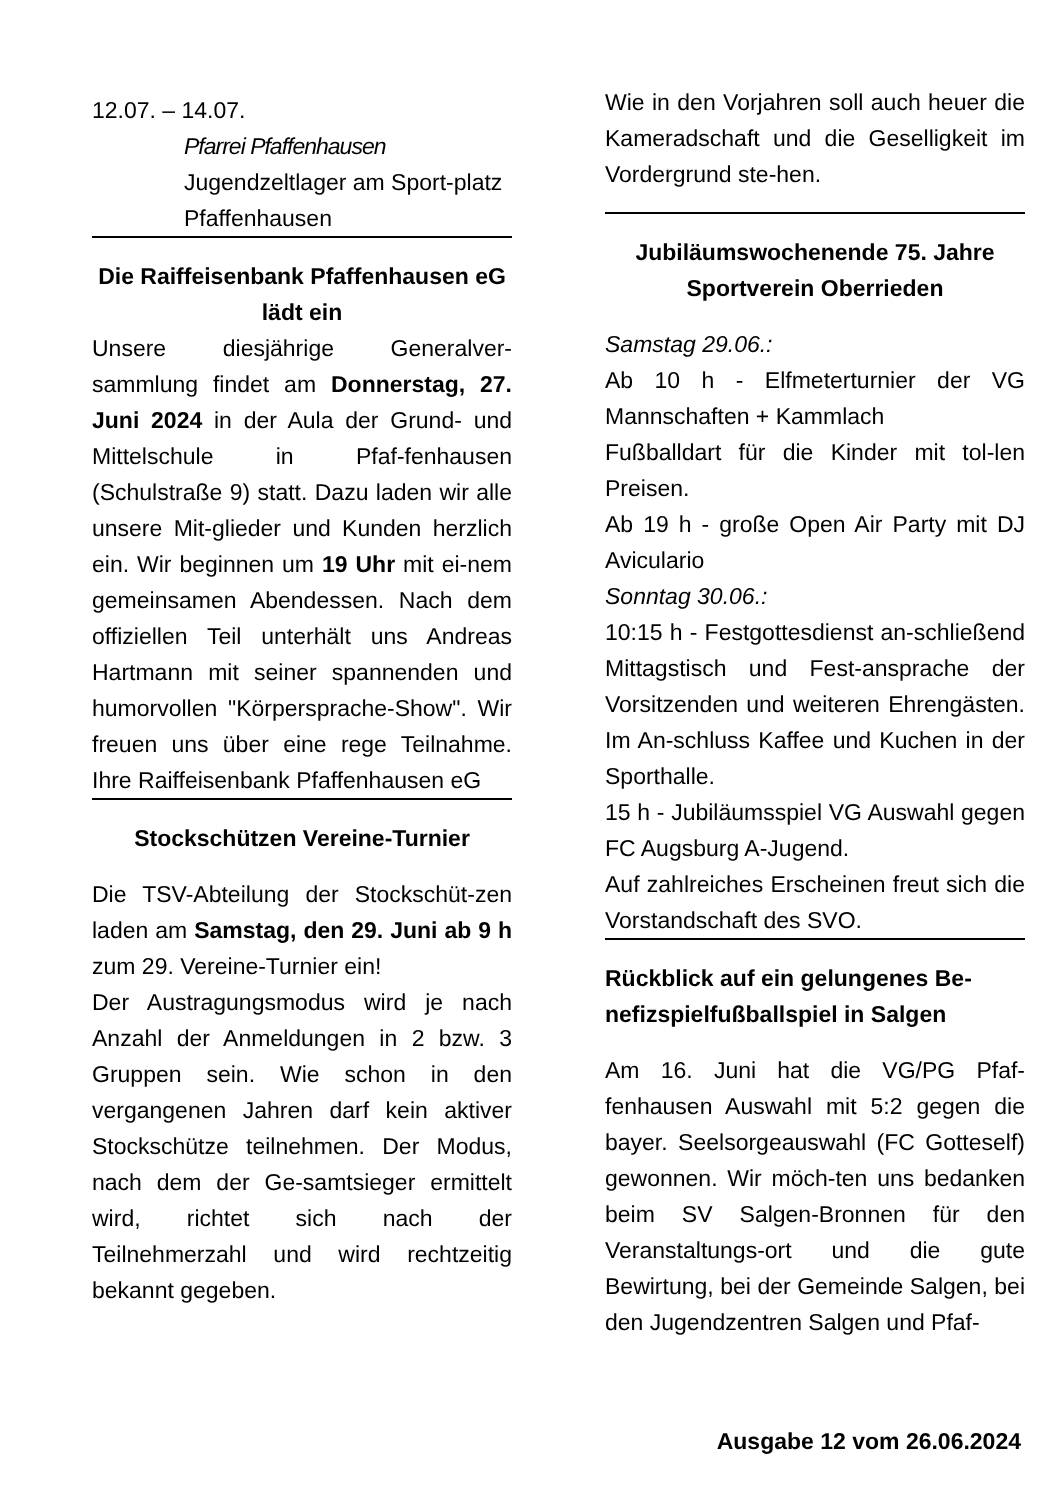12.07. – 14.07.
Pfarrei Pfaffenhausen
Jugendzeltlager am Sport-platz Pfaffenhausen
Die Raiffeisenbank Pfaffenhausen eG lädt ein
Unsere diesjährige Generalver-sammlung findet am Donnerstag, 27. Juni 2024 in der Aula der Grund- und Mittelschule in Pfaf-fenhausen (Schulstraße 9) statt. Dazu laden wir alle unsere Mit-glieder und Kunden herzlich ein. Wir beginnen um 19 Uhr mit ei-nem gemeinsamen Abendessen. Nach dem offiziellen Teil unterhält uns Andreas Hartmann mit seiner spannenden und humorvollen "Körpersprache-Show". Wir freuen uns über eine rege Teilnahme. Ihre Raiffeisenbank Pfaffenhausen eG
Stockschützen Vereine-Turnier
Die TSV-Abteilung der Stockschüt-zen laden am Samstag, den 29. Juni ab 9 h zum 29. Vereine-Turnier ein!
Der Austragungsmodus wird je nach Anzahl der Anmeldungen in 2 bzw. 3 Gruppen sein. Wie schon in den vergangenen Jahren darf kein aktiver Stockschütze teilnehmen. Der Modus, nach dem der Ge-samtsieger ermittelt wird, richtet sich nach der Teilnehmerzahl und wird rechtzeitig bekannt gegeben.
Wie in den Vorjahren soll auch heuer die Kameradschaft und die Geselligkeit im Vordergrund ste-hen.
Jubiläumswochenende 75. Jahre Sportverein Oberrieden
Samstag 29.06.:
Ab 10 h - Elfmeterturnier der VG Mannschaften + Kammlach
Fußballdart für die Kinder mit tol-len Preisen.
Ab 19 h - große Open Air Party mit DJ Aviculario
Sonntag 30.06.:
10:15 h - Festgottesdienst an-schließend Mittagstisch und Fest-ansprache der Vorsitzenden und weiteren Ehrengästen. Im An-schluss Kaffee und Kuchen in der Sporthalle.
15 h - Jubiläumsspiel VG Auswahl gegen FC Augsburg A-Jugend.
Auf zahlreiches Erscheinen freut sich die Vorstandschaft des SVO.
Rückblick auf ein gelungenes Be-nefizspielfußballspiel in Salgen
Am 16. Juni hat die VG/PG Pfaf-fenhausen Auswahl mit 5:2 gegen die bayer. Seelsorgeauswahl (FC Gotteself) gewonnen. Wir möch-ten uns bedanken beim SV Salgen-Bronnen für den Veranstaltungs-ort und die gute Bewirtung, bei der Gemeinde Salgen, bei den Jugendzentren Salgen und Pfaf-
Ausgabe 12 vom 26.06.2024